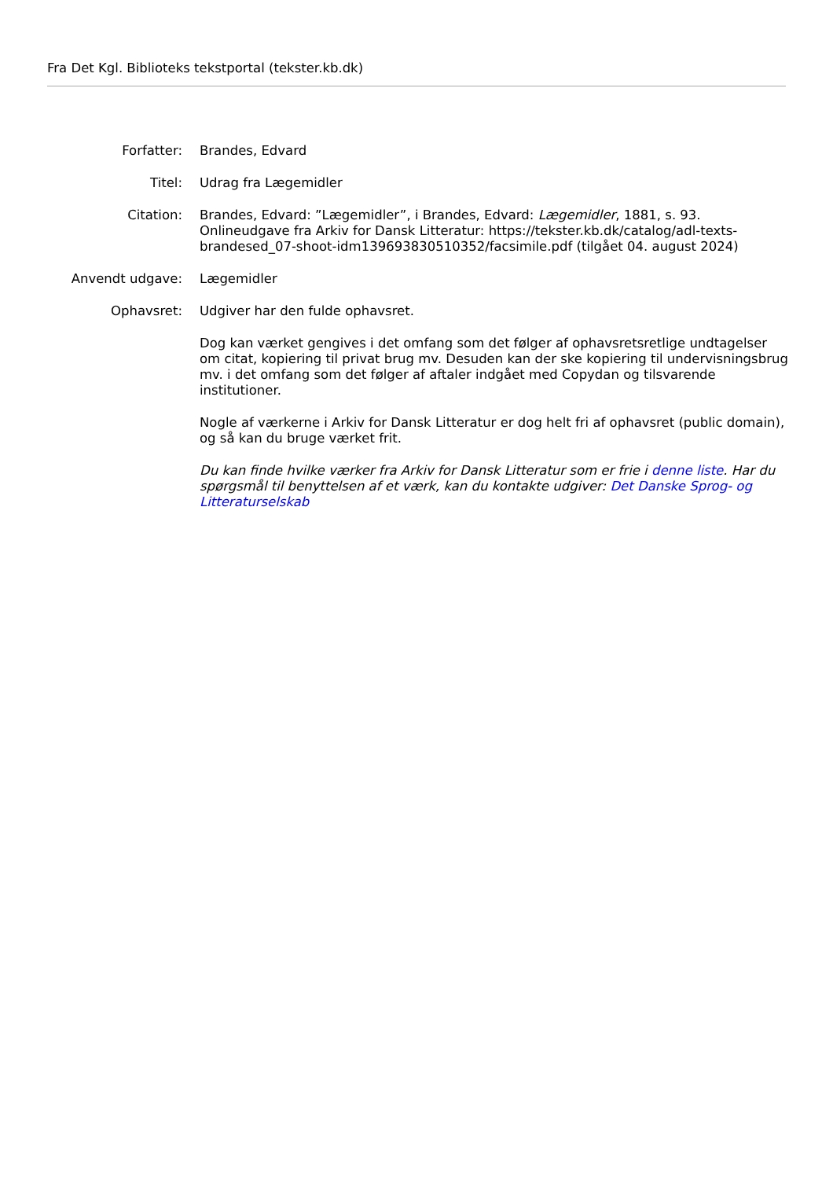Fra Det Kgl. Biblioteks tekstportal (tekster.kb.dk)
| Forfatter: | Brandes, Edvard |
| Titel: | Udrag fra Lægemidler |
| Citation: | Brandes, Edvard: ”Lægemidler”, i Brandes, Edvard: Lægemidler , 1881, s. 93. Onlineudgave fra Arkiv for Dansk Litteratur: https://tekster.kb.dk/catalog/adl-texts-brandesed_07-shoot-idm139693830510352/facsimile.pdf (tilgået 04. august 2024) |
| Anvendt udgave: | Lægemidler |
| Ophavsret: | Udgiver har den fulde ophavsret. Dog kan værket gengives i det omfang som det følger af ophavsretsretlige undtagelser om citat, kopiering til privat brug mv. Desuden kan der ske kopiering til undervisningsbrug mv. i det omfang som det følger af aftaler indgået med Copydan og tilsvarende institutioner. Nogle af værkerne i Arkiv for Dansk Litteratur er dog helt fri af ophavsret (public domain), og så kan du bruge værket frit. Du kan finde hvilke værker fra Arkiv for Dansk Litteratur som er frie i denne liste . Har du spørgsmål til benyttelsen af et værk, kan du kontakte udgiver: Det Danske Sprog- og Litteraturselskab |